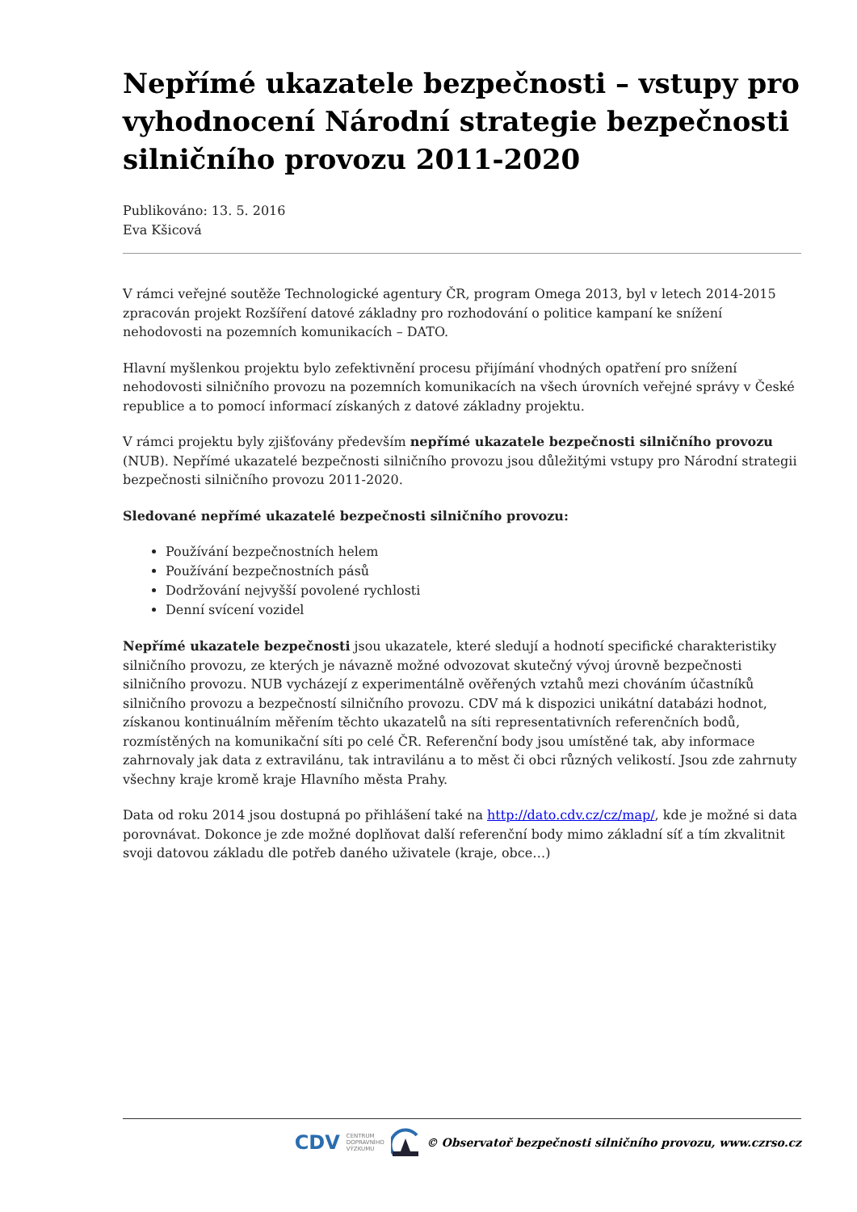Nepřímé ukazatele bezpečnosti – vstupy pro vyhodnocení Národní strategie bezpečnosti silničního provozu 2011-2020
Publikováno: 13. 5. 2016
Eva Kšicová
V rámci veřejné soutěže Technologické agentury ČR, program Omega 2013, byl v letech 2014-2015 zpracován projekt Rozšíření datové základny pro rozhodování o politice kampaní ke snížení nehodovosti na pozemních komunikacích – DATO.
Hlavní myšlenkou projektu bylo zefektivnění procesu přijímání vhodných opatření pro snížení nehodovosti silničního provozu na pozemních komunikacích na všech úrovních veřejné správy v České republice a to pomocí informací získaných z datové základny projektu.
V rámci projektu byly zjišťovány především nepřímé ukazatele bezpečnosti silničního provozu (NUB). Nepřímé ukazatelé bezpečnosti silničního provozu jsou důležitými vstupy pro Národní strategii bezpečnosti silničního provozu 2011-2020.
Sledované nepřímé ukazatelé bezpečnosti silničního provozu:
Používání bezpečnostních helem
Používání bezpečnostních pásů
Dodržování nejvyšší povolené rychlosti
Denní svícení vozidel
Nepřímé ukazatele bezpečnosti jsou ukazatele, které sledují a hodnotí specifické charakteristiky silničního provozu, ze kterých je návazně možné odvozovat skutečný vývoj úrovně bezpečnosti silničního provozu. NUB vycházejí z experimentálně ověřených vztahů mezi chováním účastníků silničního provozu a bezpečností silničního provozu. CDV má k dispozici unikátní databázi hodnot, získanou kontinuálním měřením těchto ukazatelů na síti representativních referenčních bodů, rozmístěných na komunikační síti po celé ČR. Referenční body jsou umístěné tak, aby informace zahrnovaly jak data z extravilánu, tak intravilánu a to měst či obci různých velikostí. Jsou zde zahrnuty všechny kraje kromě kraje Hlavního města Prahy.
Data od roku 2014 jsou dostupná po přihlášení také na http://dato.cdv.cz/cz/map/, kde je možné si data porovnávat. Dokonce je zde možné doplňovat další referenční body mimo základní síť a tím zkvalitnit svoji datovou základu dle potřeb daného uživatele (kraje, obce…)
CDV CENTRUM
DOPRAVNÍHO
VÝZKUMU © Observatoř bezpečnosti silničního provozu, www.czrso.cz